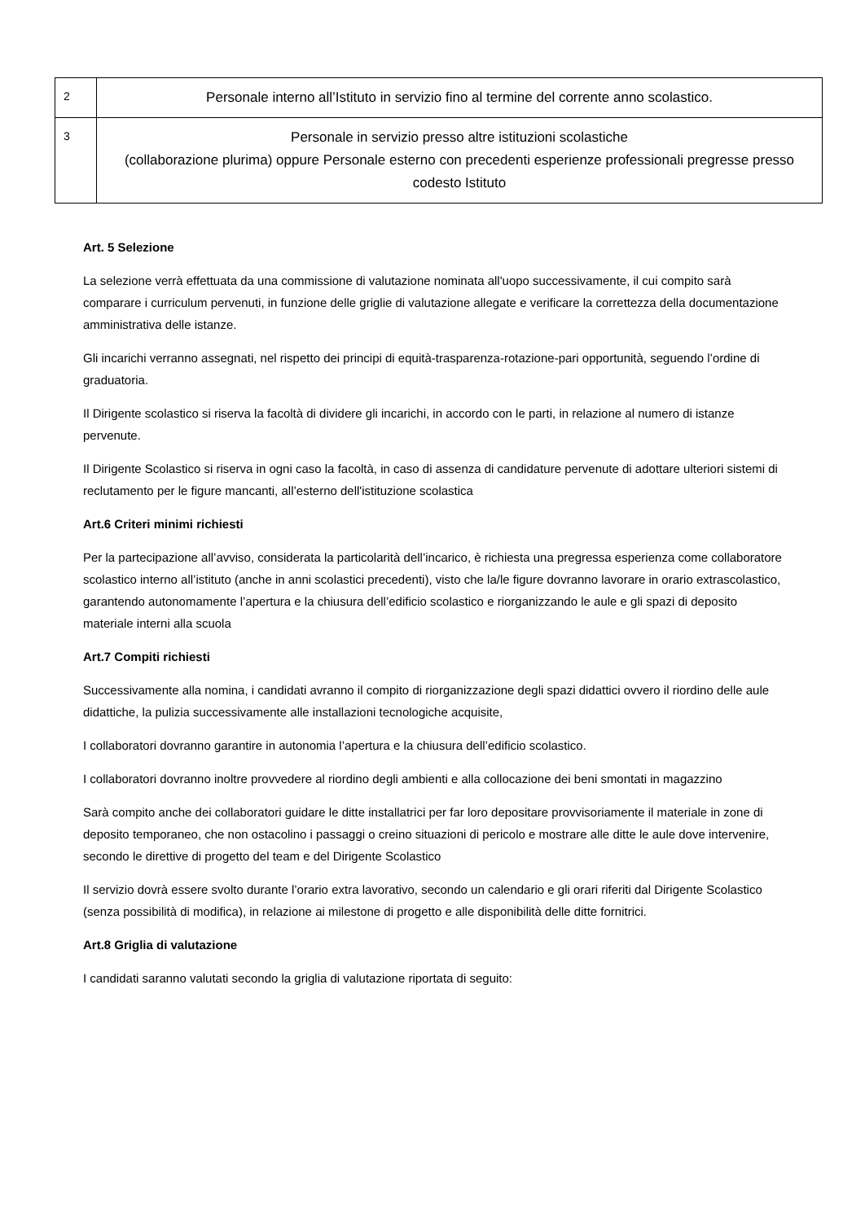| 2 | Personale interno all’Istituto in servizio fino al termine del corrente anno scolastico. |
| 3 | Personale in servizio presso altre istituzioni scolastiche (collaborazione plurima) oppure Personale esterno con precedenti esperienze professionali pregresse presso codesto Istituto |
Art. 5 Selezione
La selezione verrà effettuata da una commissione di valutazione nominata all'uopo successivamente, il cui compito sarà comparare i curriculum pervenuti, in funzione delle griglie di valutazione allegate e verificare la correttezza della documentazione amministrativa delle istanze.
Gli incarichi verranno assegnati, nel rispetto dei principi di equità-trasparenza-rotazione-pari opportunità, seguendo l’ordine di graduatoria.
Il Dirigente scolastico si riserva la facoltà di dividere gli incarichi, in accordo con le parti, in relazione al numero di istanze pervenute.
Il Dirigente Scolastico si riserva in ogni caso la facoltà, in caso di assenza di candidature pervenute di adottare ulteriori sistemi di reclutamento per le figure mancanti, all’esterno dell'istituzione scolastica
Art.6 Criteri minimi richiesti
Per la partecipazione all’avviso, considerata la particolarità dell’incarico, è richiesta una pregressa esperienza come collaboratore scolastico interno all’istituto (anche in anni scolastici precedenti), visto che la/le figure dovranno lavorare in orario extrascolastico, garantendo autonomamente l’apertura e la chiusura dell’edificio scolastico e riorganizzando le aule e gli spazi di deposito materiale interni alla scuola
Art.7 Compiti richiesti
Successivamente alla nomina, i candidati avranno il compito di riorganizzazione degli spazi didattici ovvero il riordino delle aule didattiche, la pulizia successivamente alle installazioni tecnologiche acquisite,
I collaboratori dovranno garantire in autonomia l’apertura e la chiusura dell’edificio scolastico.
I collaboratori dovranno inoltre provvedere al riordino degli ambienti e alla collocazione dei beni smontati in magazzino
Sarà compito anche dei collaboratori guidare le ditte installatrici per far loro depositare provvisoriamente il materiale in zone di deposito temporaneo, che non ostacolino i passaggi o creino situazioni di pericolo e mostrare alle ditte le aule dove intervenire, secondo le direttive di progetto del team e del Dirigente Scolastico
Il servizio dovrà essere svolto durante l’orario extra lavorativo, secondo un calendario e gli orari riferiti dal Dirigente Scolastico (senza possibilità di modifica), in relazione ai milestone di progetto e alle disponibilità delle ditte fornitrici.
Art.8 Griglia di valutazione
I candidati saranno valutati secondo la griglia di valutazione riportata di seguito: